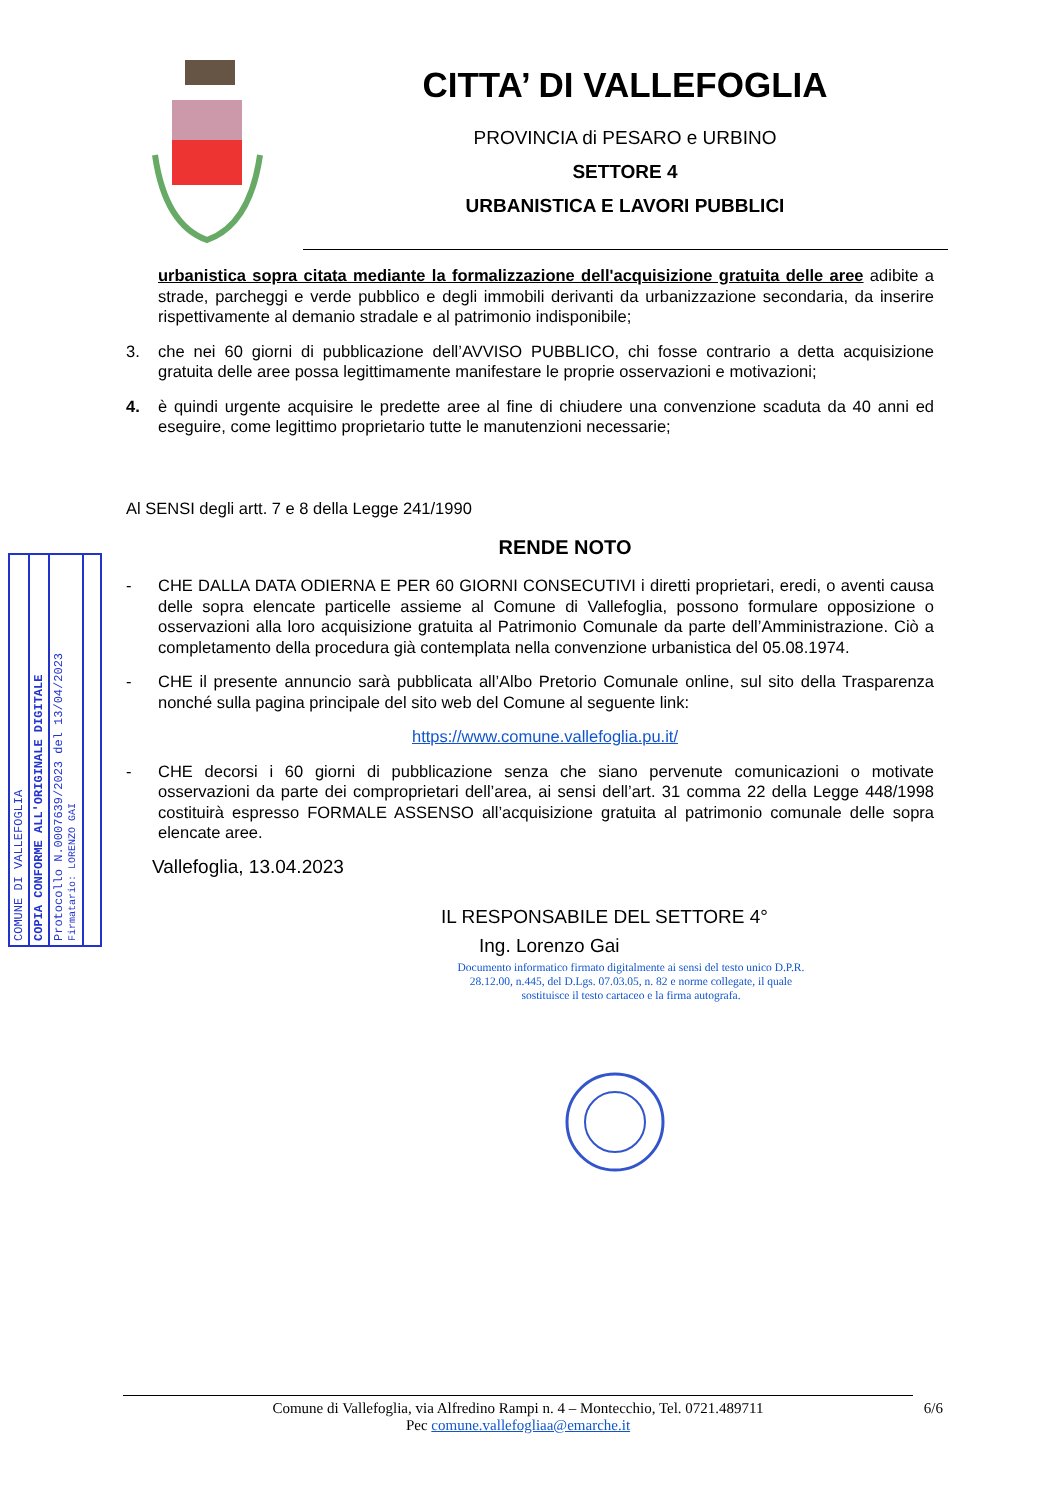CITTA’ DI VALLEFOGLIA
PROVINCIA di PESARO e URBINO
SETTORE 4
URBANISTICA E LAVORI PUBBLICI
COMUNE DI VALLEFOGLIA
COPIA CONFORME ALL'ORIGINALE DIGITALE
Protocollo N.0007639/2023 del 13/04/2023
Firmatario: LORENZO GAI
urbanistica sopra citata mediante la formalizzazione dell'acquisizione gratuita delle aree adibite a strade, parcheggi e verde pubblico e degli immobili derivanti da urbanizzazione secondaria, da inserire rispettivamente al demanio stradale e al patrimonio indisponibile;
3. che nei 60 giorni di pubblicazione dell’AVVISO PUBBLICO, chi fosse contrario a detta acquisizione gratuita delle aree possa legittimamente manifestare le proprie osservazioni e motivazioni;
4. è quindi urgente acquisire le predette aree al fine di chiudere una convenzione scaduta da 40 anni ed eseguire, come legittimo proprietario tutte le manutenzioni necessarie;
Al SENSI degli artt. 7 e 8 della Legge 241/1990
RENDE NOTO
- CHE DALLA DATA ODIERNA E PER 60 GIORNI CONSECUTIVI i diretti proprietari, eredi, o aventi causa delle sopra elencate particelle assieme al Comune di Vallefoglia, possono formulare opposizione o osservazioni alla loro acquisizione gratuita al Patrimonio Comunale da parte dell’Amministrazione. Ciò a completamento della procedura già contemplata nella convenzione urbanistica del 05.08.1974.
- CHE il presente annuncio sarà pubblicata all’Albo Pretorio Comunale online, sul sito della Trasparenza nonché sulla pagina principale del sito web del Comune al seguente link:
https://www.comune.vallefoglia.pu.it/
- CHE decorsi i 60 giorni di pubblicazione senza che siano pervenute comunicazioni o motivate osservazioni da parte dei comproprietari dell’area, ai sensi dell’art. 31 comma 22 della Legge 448/1998 costituirà espresso FORMALE ASSENSO all’acquisizione gratuita al patrimonio comunale delle sopra elencate aree.
Vallefoglia, 13.04.2023
IL RESPONSABILE DEL SETTORE 4°
Ing. Lorenzo Gai
Documento informatico firmato digitalmente ai sensi del testo unico D.P.R. 28.12.00, n.445, del D.Lgs. 07.03.05, n. 82 e norme collegate, il quale sostituisce il testo cartaceo e la firma autografa.
Comune di Vallefoglia, via Alfredino Rampi n. 4 – Montecchio, Tel. 0721.489711 6/6
Pec comune.vallefogliaa@emarche.it